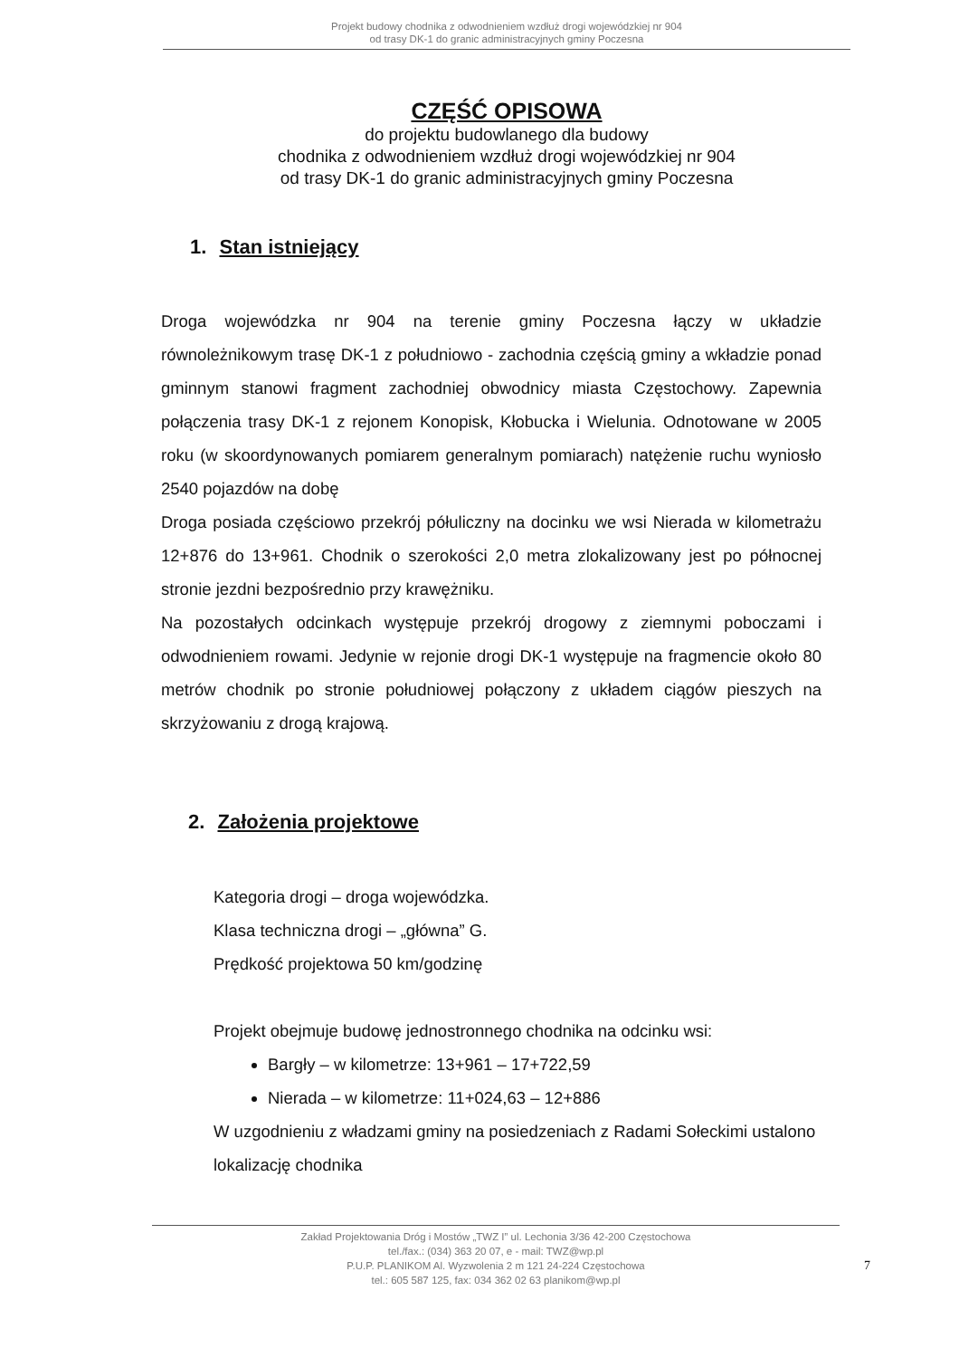Projekt budowy chodnika z odwodnieniem wzdłuż drogi wojewódzkiej nr 904
od trasy DK-1 do granic administracyjnych gminy Poczesna
CZĘŚĆ OPISOWA
do projektu budowlanego dla budowy
chodnika z odwodnieniem wzdłuż drogi wojewódzkiej nr 904
od trasy DK-1 do granic administracyjnych gminy Poczesna
1. Stan istniejący
Droga wojewódzka nr 904 na terenie gminy Poczesna łączy w układzie równoleżnikowym trasę DK-1 z południowo - zachodnia częścią gminy a wkładzie ponad gminnym stanowi fragment zachodniej obwodnicy miasta Częstochowy. Zapewnia połączenia trasy DK-1 z rejonem Konopisk, Kłobucka i Wielunia. Odnotowane w 2005 roku (w skoordynowanych pomiarem generalnym pomiarach) natężenie ruchu wyniosło 2540 pojazdów na dobę
Droga posiada częściowo przekrój półuliczny na docinku we wsi Nierada w kilometrażu 12+876 do 13+961. Chodnik o szerokości 2,0 metra zlokalizowany jest po północnej stronie jezdni bezpośrednio przy krawężniku.
Na pozostałych odcinkach występuje przekrój drogowy z ziemnymi poboczami i odwodnieniem rowami. Jedynie w rejonie drogi DK-1 występuje na fragmencie około 80 metrów chodnik po stronie południowej połączony z układem ciągów pieszych na skrzyżowaniu z drogą krajową.
2. Założenia projektowe
Kategoria drogi – droga wojewódzka.
Klasa techniczna drogi – „główna” G.
Prędkość projektowa 50 km/godzinę
Projekt obejmuje budowę jednostronnego chodnika na odcinku wsi:
Bargły – w kilometrze: 13+961 – 17+722,59
Nierada – w kilometrze: 11+024,63 – 12+886
W uzgodnieniu z władzami gminy na posiedzeniach z Radami Sołeckimi ustalono lokalizację chodnika
Zakład Projektowania Dróg i Mostów „TWZ I” ul. Lechonia 3/36 42-200 Częstochowa
tel./fax.: (034) 363 20 07, e - mail: TWZ@wp.pl
P.U.P. PLANIKOM Al. Wyzwolenia 2 m 121 24-224 Częstochowa
tel.: 605 587 125, fax: 034 362 02 63 planikom@wp.pl
7